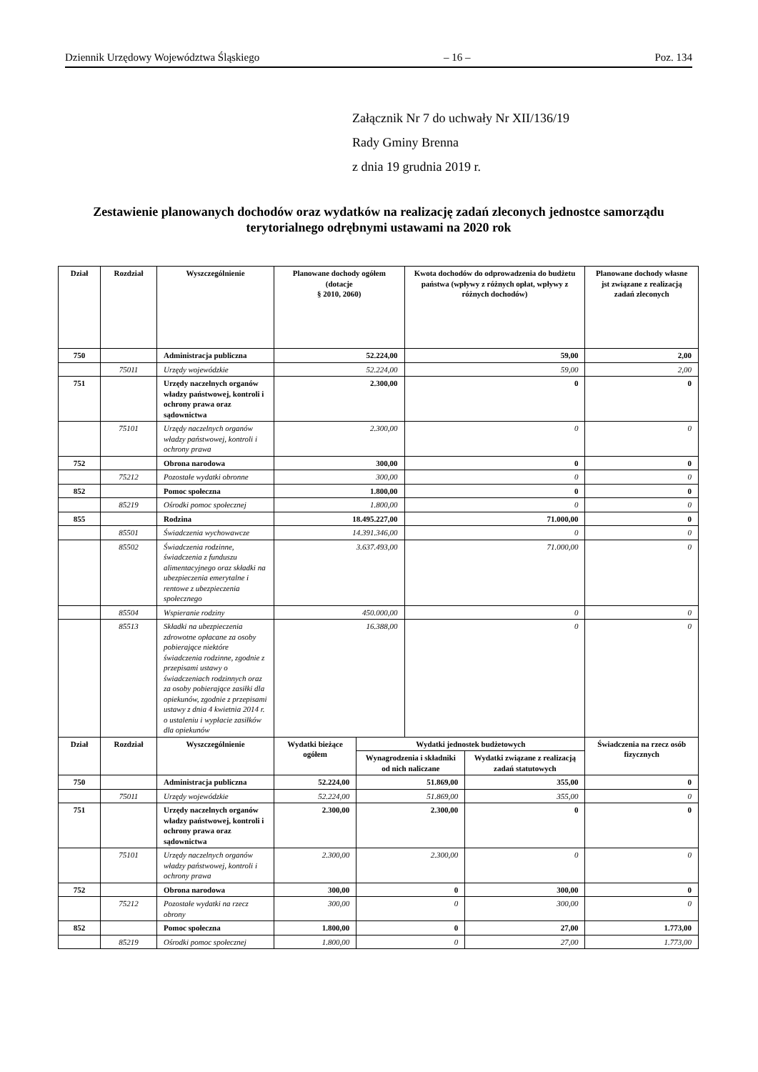Dziennik Urzędowy Województwa Śląskiego – 16 – Poz. 134
Załącznik Nr 7 do uchwały Nr XII/136/19
Rady Gminy Brenna
z dnia 19 grudnia 2019 r.
Zestawienie planowanych dochodów oraz wydatków na realizację zadań zleconych jednostce samorządu terytorialnego odrębnymi ustawami na 2020 rok
| Dział | Rozdział | Wyszczególnienie | Planowane dochody ogółem (dotacje § 2010, 2060) | | Kwota dochodów do odprowadzenia do budżetu państwa (wpływy z różnych opłat, wpływy z różnych dochodów) | | Planowane dochody własne jst związane z realizacją zadań zleconych |
| --- | --- | --- | --- | --- | --- | --- | --- |
| 750 | | Administracja publiczna | 52.224,00 | | 59,00 | | 2,00 |
| | 75011 | Urzędy wojewódzkie | 52.224,00 | | 59,00 | | 2,00 |
| 751 | | Urzędy naczelnych organów władzy państwowej, kontroli i ochrony prawa oraz sądownictwa | 2.300,00 | | 0 | | 0 |
| | 75101 | Urzędy naczelnych organów władzy państwowej, kontroli i ochrony prawa | 2.300,00 | | 0 | | 0 |
| 752 | | Obrona narodowa | 300,00 | | 0 | | 0 |
| | 75212 | Pozostałe wydatki obronne | 300,00 | | 0 | | 0 |
| 852 | | Pomoc społeczna | 1.800,00 | | 0 | | 0 |
| | 85219 | Ośrodki pomoc społecznej | 1.800,00 | | 0 | | 0 |
| 855 | | Rodzina | 18.495.227,00 | | 71.000,00 | | 0 |
| | 85501 | Świadczenia wychowawcze | 14.391.346,00 | | 0 | | 0 |
| | 85502 | Świadczenia rodzinne, świadczenia z funduszu alimentacyjnego oraz składki na ubezpieczenia emerytalne i rentowe z ubezpieczenia społecznego | 3.637.493,00 | | 71.000,00 | | 0 |
| | 85504 | Wspieranie rodziny | 450.000,00 | | 0 | | 0 |
| | 85513 | Składki na ubezpieczenia zdrowotne opłacane za osoby pobierające niektóre świadczenia rodzinne, zgodnie z przepisami ustawy o świadczeniach rodzinnych oraz za osoby pobierające zasiłki dla opiekunów, zgodnie z przepisami ustawy z dnia 4 kwietnia 2014 r. o ustaleniu i wypłacie zasiłków dla opiekunów | 16.388,00 | | 0 | | 0 |
| Dział | Rozdział | Wyszczególnienie | Wydatki bieżące ogółem | Wydatki jednostek budżetowych | | | Świadczenia na rzecz osób fizycznych |
| | | | | Wynagrodzenia i składniki od nich naliczane | | Wydatki związane z realizacją zadań statutowych | |
| 750 | | Administracja publiczna | 52.224,00 | 51.869,00 | | 355,00 | 0 |
| | 75011 | Urzędy wojewódzkie | 52.224,00 | 51.869,00 | | 355,00 | 0 |
| 751 | | Urzędy naczelnych organów władzy państwowej, kontroli i ochrony prawa oraz sądownictwa | 2.300,00 | 2.300,00 | | 0 | 0 |
| | 75101 | Urzędy naczelnych organów władzy państwowej, kontroli i ochrony prawa | 2.300,00 | 2.300,00 | | 0 | 0 |
| 752 | | Obrona narodowa | 300,00 | 0 | | 300,00 | 0 |
| | 75212 | Pozostałe wydatki na rzecz obrony | 300,00 | 0 | | 300,00 | 0 |
| 852 | | Pomoc społeczna | 1.800,00 | 0 | | 27,00 | 1.773,00 |
| | 85219 | Ośrodki pomoc społecznej | 1.800,00 | 0 | | 27,00 | 1.773,00 |